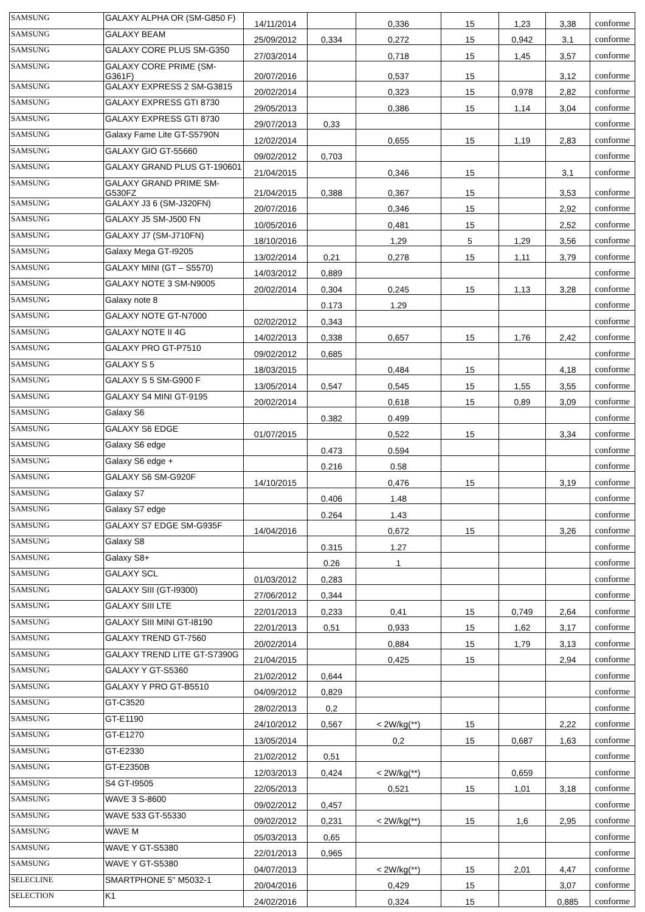| SAMSUNG | GALAXY ALPHA OR (SM-G850 F) | 14/11/2014 | | 0,336 | 15 | 1,23 | 3,38 | conforme |
| SAMSUNG | GALAXY BEAM | 25/09/2012 | 0,334 | 0,272 | 15 | 0,942 | 3,1 | conforme |
| SAMSUNG | GALAXY CORE PLUS SM-G350 | 27/03/2014 | | 0,718 | 15 | 1,45 | 3,57 | conforme |
| SAMSUNG | GALAXY CORE PRIME (SM-G361F) | 20/07/2016 | | 0,537 | 15 | | 3,12 | conforme |
| SAMSUNG | GALAXY EXPRESS 2 SM-G3815 | 20/02/2014 | | 0,323 | 15 | 0,978 | 2,82 | conforme |
| SAMSUNG | GALAXY EXPRESS GTI 8730 | 29/05/2013 | | 0,386 | 15 | 1,14 | 3,04 | conforme |
| SAMSUNG | GALAXY EXPRESS GTI 8730 | 29/07/2013 | 0,33 | | | | | conforme |
| SAMSUNG | Galaxy Fame Lite GT-S5790N | 12/02/2014 | | 0,655 | 15 | 1,19 | 2,83 | conforme |
| SAMSUNG | GALAXY GIO GT-55660 | 09/02/2012 | 0,703 | | | | | conforme |
| SAMSUNG | GALAXY GRAND PLUS GT-190601 | 21/04/2015 | | 0,346 | 15 | | 3,1 | conforme |
| SAMSUNG | GALAXY GRAND PRIME SM-G530FZ | 21/04/2015 | 0,388 | 0,367 | 15 | | 3,53 | conforme |
| SAMSUNG | GALAXY J3 6 (SM-J320FN) | 20/07/2016 | | 0,346 | 15 | | 2,92 | conforme |
| SAMSUNG | GALAXY J5 SM-J500 FN | 10/05/2016 | | 0,481 | 15 | | 2,52 | conforme |
| SAMSUNG | GALAXY J7 (SM-J710FN) | 18/10/2016 | | 1,29 | 5 | 1,29 | 3,56 | conforme |
| SAMSUNG | Galaxy Mega GT-I9205 | 13/02/2014 | 0,21 | 0,278 | 15 | 1,11 | 3,79 | conforme |
| SAMSUNG | GALAXY MINI (GT – S5570) | 14/03/2012 | 0,889 | | | | | conforme |
| SAMSUNG | GALAXY NOTE 3 SM-N9005 | 20/02/2014 | 0,304 | 0,245 | 15 | 1,13 | 3,28 | conforme |
| SAMSUNG | Galaxy note 8 | | 0.173 | 1.29 | | | | conforme |
| SAMSUNG | GALAXY NOTE GT-N7000 | 02/02/2012 | 0,343 | | | | | conforme |
| SAMSUNG | GALAXY NOTE II 4G | 14/02/2013 | 0,338 | 0,657 | 15 | 1,76 | 2,42 | conforme |
| SAMSUNG | GALAXY PRO GT-P7510 | 09/02/2012 | 0,685 | | | | | conforme |
| SAMSUNG | GALAXY S 5 | 18/03/2015 | | 0,484 | 15 | | 4,18 | conforme |
| SAMSUNG | GALAXY S 5 SM-G900 F | 13/05/2014 | 0,547 | 0,545 | 15 | 1,55 | 3,55 | conforme |
| SAMSUNG | GALAXY S4 MINI GT-9195 | 20/02/2014 | | 0,618 | 15 | 0,89 | 3,09 | conforme |
| SAMSUNG | Galaxy S6 | | 0.382 | 0.499 | | | | conforme |
| SAMSUNG | GALAXY S6 EDGE | 01/07/2015 | | 0,522 | 15 | | 3,34 | conforme |
| SAMSUNG | Galaxy S6 edge | | 0.473 | 0.594 | | | | conforme |
| SAMSUNG | Galaxy S6 edge + | | 0.216 | 0.58 | | | | conforme |
| SAMSUNG | GALAXY S6 SM-G920F | 14/10/2015 | | 0,476 | 15 | | 3,19 | conforme |
| SAMSUNG | Galaxy S7 | | 0.406 | 1.48 | | | | conforme |
| SAMSUNG | Galaxy S7 edge | | 0.264 | 1.43 | | | | conforme |
| SAMSUNG | GALAXY S7 EDGE SM-G935F | 14/04/2016 | | 0,672 | 15 | | 3,26 | conforme |
| SAMSUNG | Galaxy S8 | | 0.315 | 1.27 | | | | conforme |
| SAMSUNG | Galaxy S8+ | | 0.26 | 1 | | | | conforme |
| SAMSUNG | GALAXY SCL | 01/03/2012 | 0,283 | | | | | conforme |
| SAMSUNG | GALAXY SIII (GT-I9300) | 27/06/2012 | 0,344 | | | | | conforme |
| SAMSUNG | GALAXY SIII LTE | 22/01/2013 | 0,233 | 0,41 | 15 | 0,749 | 2,64 | conforme |
| SAMSUNG | GALAXY SIII MINI GT-I8190 | 22/01/2013 | 0,51 | 0,933 | 15 | 1,62 | 3,17 | conforme |
| SAMSUNG | GALAXY TREND GT-7560 | 20/02/2014 | | 0,884 | 15 | 1,79 | 3,13 | conforme |
| SAMSUNG | GALAXY TREND LITE GT-S7390G | 21/04/2015 | | 0,425 | 15 | | 2,94 | conforme |
| SAMSUNG | GALAXY Y GT-S5360 | 21/02/2012 | 0,644 | | | | | conforme |
| SAMSUNG | GALAXY Y PRO GT-B5510 | 04/09/2012 | 0,829 | | | | | conforme |
| SAMSUNG | GT-C3520 | 28/02/2013 | 0,2 | | | | | conforme |
| SAMSUNG | GT-E1190 | 24/10/2012 | 0,567 | < 2W/kg(**) | 15 | | 2,22 | conforme |
| SAMSUNG | GT-E1270 | 13/05/2014 | | 0,2 | 15 | 0,687 | 1,63 | conforme |
| SAMSUNG | GT-E2330 | 21/02/2012 | 0,51 | | | | | conforme |
| SAMSUNG | GT-E2350B | 12/03/2013 | 0,424 | < 2W/kg(**) | | 0,659 | | conforme |
| SAMSUNG | S4 GT-I9505 | 22/05/2013 | | 0,521 | 15 | 1,01 | 3,18 | conforme |
| SAMSUNG | WAVE 3 S-8600 | 09/02/2012 | 0,457 | | | | | conforme |
| SAMSUNG | WAVE 533 GT-55330 | 09/02/2012 | 0,231 | < 2W/kg(**) | 15 | 1,6 | 2,95 | conforme |
| SAMSUNG | WAVE M | 05/03/2013 | 0,65 | | | | | conforme |
| SAMSUNG | WAVE Y GT-S5380 | 22/01/2013 | 0,965 | | | | | conforme |
| SAMSUNG | WAVE Y GT-S5380 | 04/07/2013 | | < 2W/kg(**) | 15 | 2,01 | 4,47 | conforme |
| SELECLINE | SMARTPHONE 5'' M5032-1 | 20/04/2016 | | 0,429 | 15 | | 3,07 | conforme |
| SELECTION | K1 | 24/02/2016 | | 0,324 | 15 | | 0,885 | conforme |